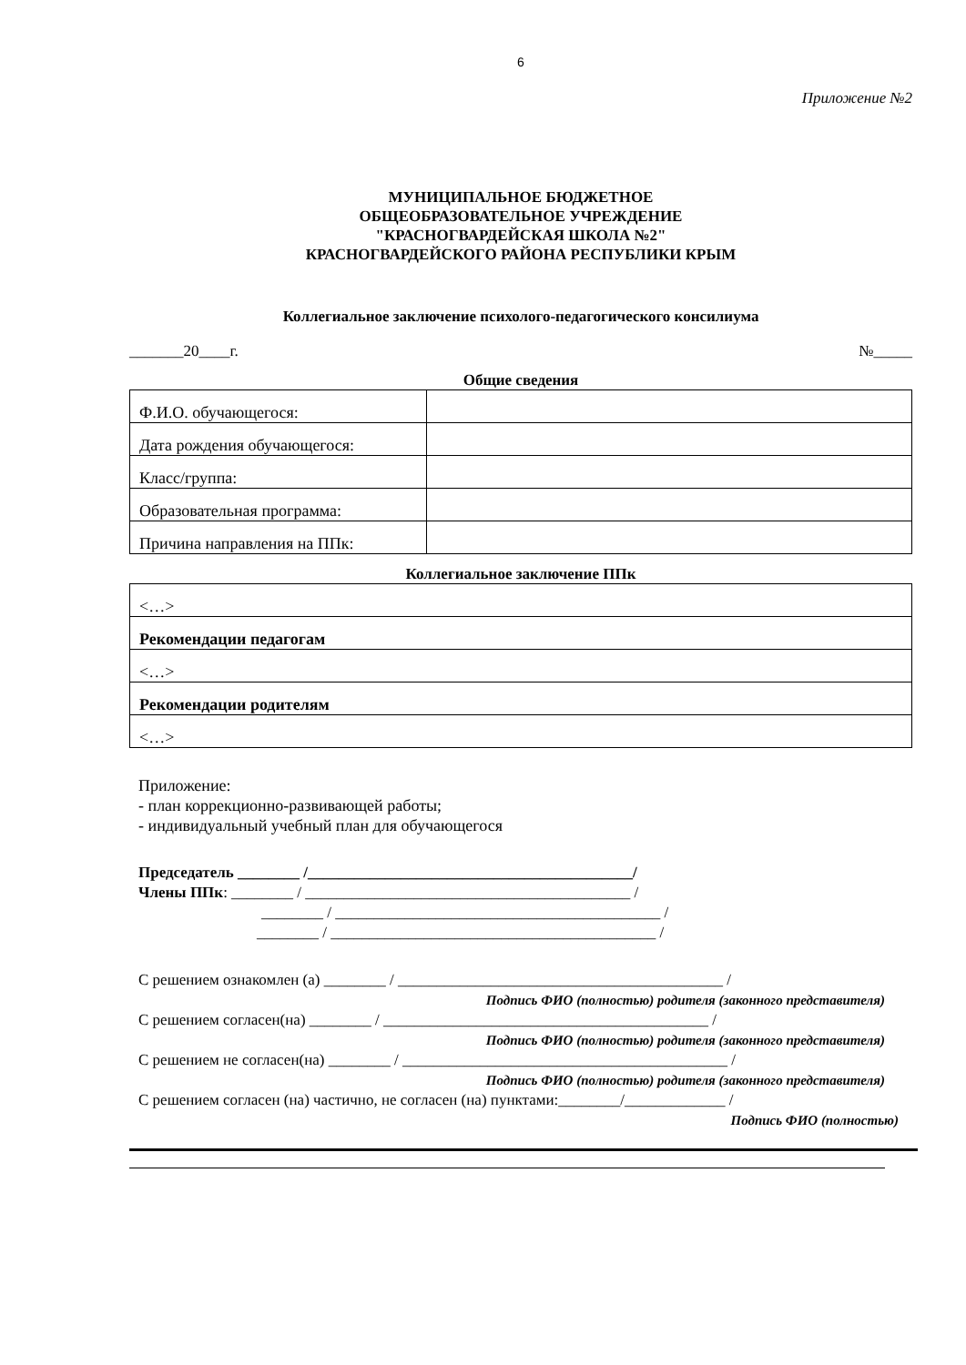6
Приложение №2
МУНИЦИПАЛЬНОЕ БЮДЖЕТНОЕ
ОБЩЕОБРАЗОВАТЕЛЬНОЕ УЧРЕЖДЕНИЕ
"КРАСНОГВАРДЕЙСКАЯ ШКОЛА №2"
КРАСНОГВАРДЕЙСКОГО РАЙОНА РЕСПУБЛИКИ КРЫМ
Коллегиальное заключение психолого-педагогического консилиума
_______20____г. №_____
Общие сведения
| Ф.И.О. обучающегося: | |
| Дата рождения обучающегося: | |
| Класс/группа: | |
| Образовательная программа: | |
| Причина направления на ППк: | |
Коллегиальное заключение ППк
| <…> |
| Рекомендации педагогам |
| <…> |
| Рекомендации родителям |
| <…> |
Приложение:
- план коррекционно-развивающей работы;
- индивидуальный учебный план для обучающегося
Председатель ________ /__________________________________________/
Члены ППк: ________ / __________________________________________ /
________ / __________________________________________ /
________ / __________________________________________ /
С решением ознакомлен (а) ________ / __________________________________________ /
Подпись ФИО (полностью) родителя (законного представителя)
С решением согласен(на) ________ / __________________________________________ /
Подпись ФИО (полностью) родителя (законного представителя)
С решением не согласен(на) ________ / __________________________________________ /
Подпись ФИО (полностью) родителя (законного представителя)
С решением согласен (на) частично, не согласен (на) пунктами:________/_____________ /
Подпись ФИО (полностью)